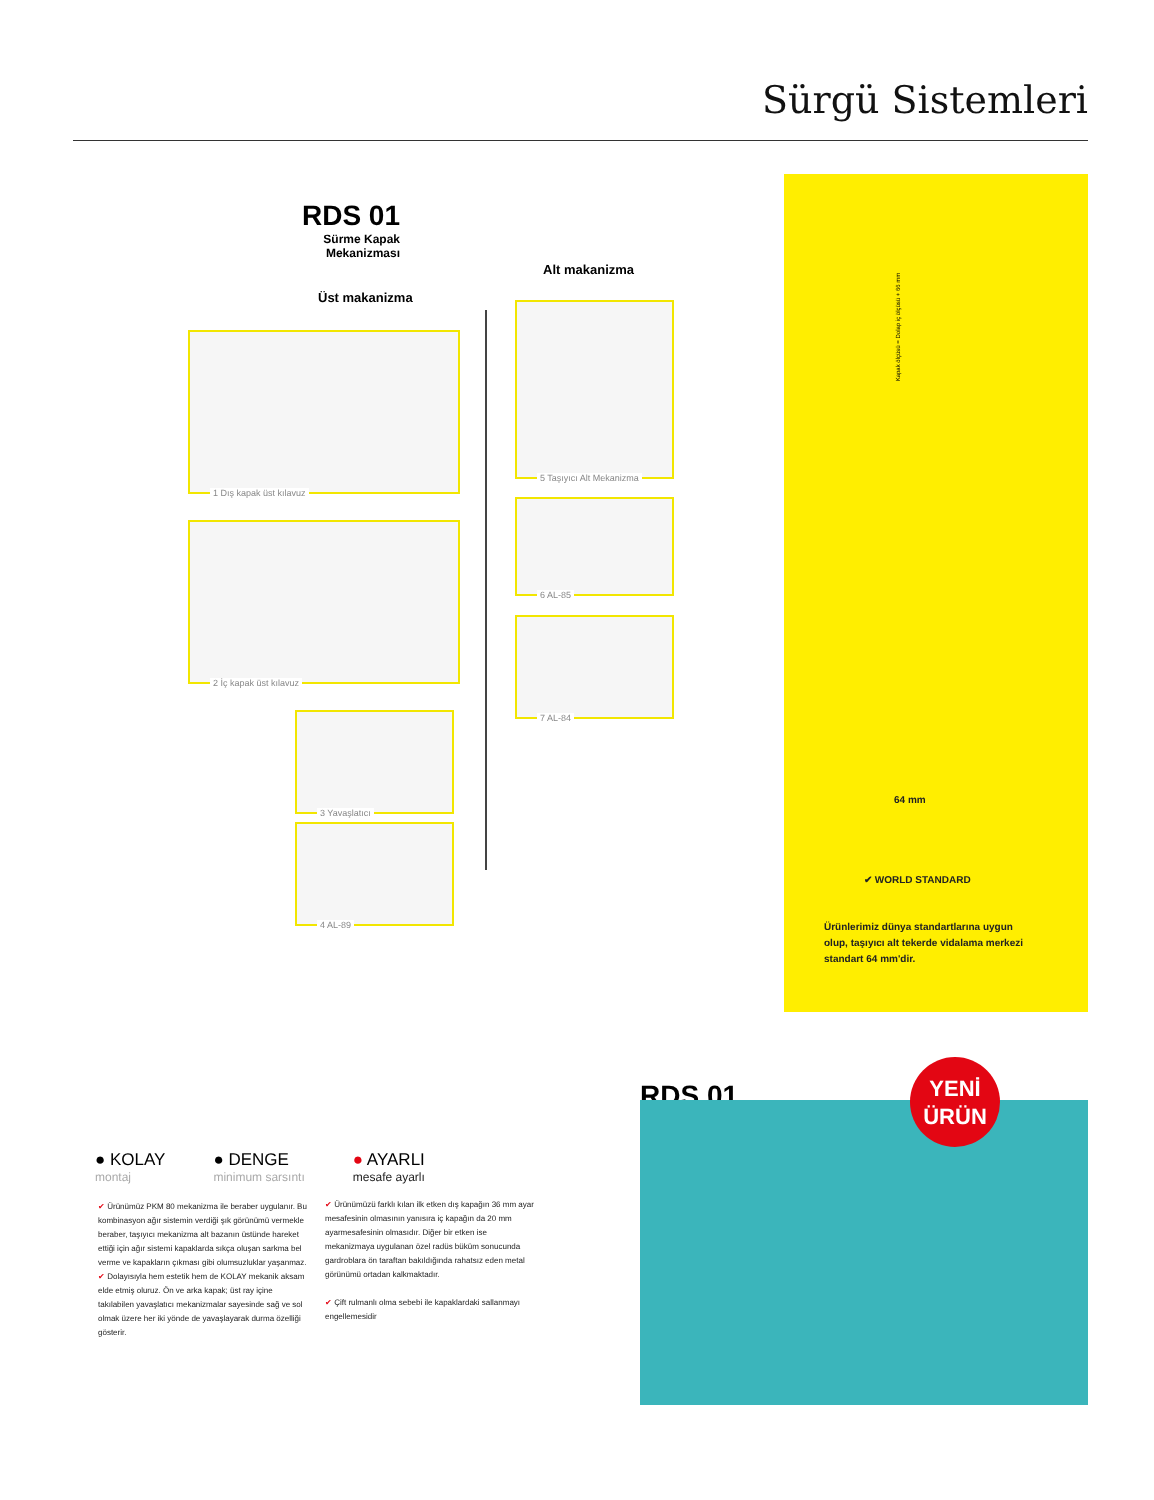Sürgü Sistemleri
RDS 01
Sürme Kapak Mekanizması
Üst makanizma
Alt makanizma
1 Dış kapak üst kılavuz
2 İç kapak üst kılavuz
3 Yavaşlatıcı
4 AL-89
5 Taşıyıcı Alt Mekanizma
6 AL-85
7 AL-84
Kapak ölçüsü = Dolap iç ölçüsü + 66 mm
64 mm
✔ WORLD STANDARD
Ürünlerimiz dünya standartlarına uygun olup, taşıyıcı alt tekerde vidalama merkezi standart 64 mm'dir.
RDS 01
YENİ
ÜRÜN
● KOLAY
montaj
● DENGE
minimum sarsıntı
● AYARLI
mesafe ayarlı
✔ Ürünümüz PKM 80 mekanizma ile beraber uygulanır. Bu kombinasyon ağır sistemin verdiği şık görünümü vermekle beraber, taşıyıcı mekanizma alt bazanın üstünde hareket ettiği için ağır sistemi kapaklarda sıkça oluşan sarkma bel verme ve kapakların çıkması gibi olumsuzluklar yaşanmaz.
✔ Dolayısıyla hem estetik hem de KOLAY mekanik aksam elde etmiş oluruz. Ön ve arka kapak; üst ray içine takılabilen yavaşlatıcı mekanizmalar sayesinde sağ ve sol olmak üzere her iki yönde de yavaşlayarak durma özelliği gösterir.
✔ Ürünümüzü farklı kılan ilk etken dış kapağın 36 mm ayar mesafesinin olmasının yanısıra iç kapağın da 20 mm ayarmesafesinin olmasıdır. Diğer bir etken ise mekanizmaya uygulanan özel radüs büküm sonucunda gardroblara ön taraftan bakıldığında rahatsız eden metal görünümü ortadan kalkmaktadır.
✔ Çift rulmanlı olma sebebi ile kapaklardaki sallanmayı engellemesidir